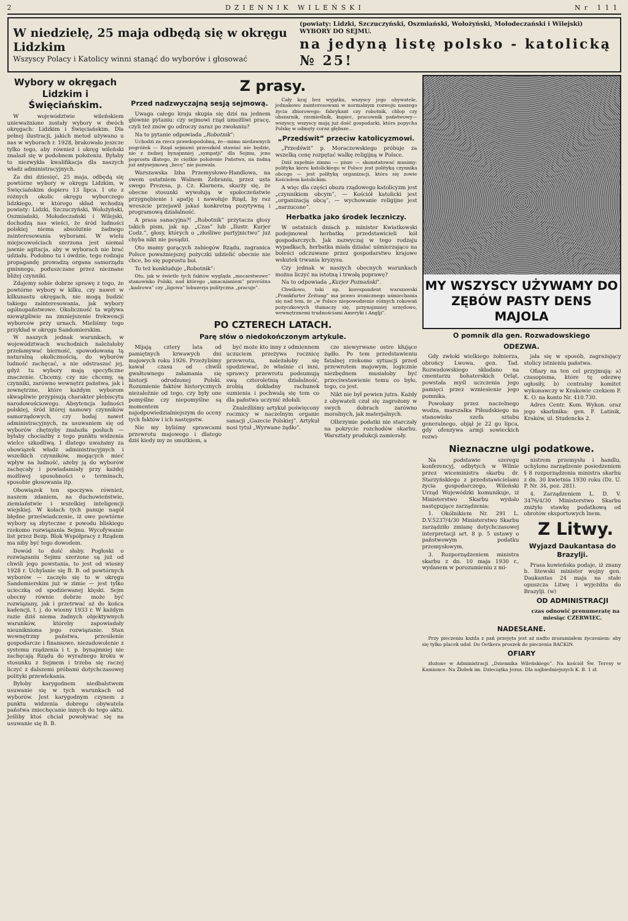2 DZIENNIK WILEŃSKI Nr 111
W niedzielę, 25 maja odbędą się w okręgu Lidzkim
Wszyscy Polacy i Katolicy winni stanąć do wyborów i głosować
(powiaty: Lidzki, Szczuczyński, Oszmiański, Wołożyński, Mołodeczański i Wilejski) WYBORY DO SEJMU.
na jedyną listę polsko - katolicką № 25!
Wybory w okręgach Lidzkim i Święciańskim.
W województwie wileńskiem unieważnione zostały wybory w dwóch okręgach: Lidzkim i Święciańskim. Dla pełnej ilustracji, jakich metod używano u nas w wyborach r. 1928, brakowało jeszcze tylko tego, aby również i okręg wileński znalazł się w podobnem położeniu. Byłaby to niezwykła kwalifikacja dla naszych władz administracyjnych.
Za dni dziesięć, 25 maja, odbędą się powtórne wybory w okręgu Lidzkim, w Święciańskim dopiero 13 lipca. I oto z różnych okolic okręgu wyborczego lidzkiego, w którego skład wchodzą powiaty: Lidzki, Szczuczyński, Wołożyński, Oszmiański, Mołodeczański i Wilejski, dochodzą nas wieści, że śród ludności polskiej niema absolutnie żadnego zainteresowania wyborami. W wielu miejscowościach szerzona jest niemal jawnie agitacja, aby w wyborach nie brać udziału. Podobno tu i ówdzie, tego rodzaju propagandę prowadzą organa samorządu gminnego, poduszczane przez nieznane bliżej czynniki.
Zdajemy sobie dobrze sprawę z tego, że powtórne wybory w kilku, czy nawet w kilkunastu okręgach, nie mogą budzić takiego zainteresowania, jak wybory ogólnopaństwowe. Okoliczność ta wpływa niewątpliwie na zmniejszenie frekwencji wyborców przy urnach. Mieliśmy tego przykład w okręgu Sandomierskim.
W naszych jednak warunkach, w województwach wschodnich należałoby przełamywać bierność, spowodowaną tą naturalną okolicznością, do wyborów ludność zachęcać, a nie odstraszać jej, gdyż tu wybory mają specyficzne znaczenie. Chcemy, czy nie chcemy, są czynniki, zarówno wewnętrz państwa, jak i zewnętrzne, które każdym wyborom skwapliwie przypisują charakter plebiscytu narodowościowego. Absytencja ludności polskiej, śród której namowy czynników samorządowych, czy bodaj nawet administracyjnych, za usuwaniem się od wyborów chętnyby znalazła posłuch — byłaby chociażby z tego punktu widzenia wielce szkodliwą. I dlatego uważamy za obowiązek władz administracyjnych i wszelkich czynników, mogących mieć wpływ na ludność, ażeby ją do wyborów zachęcały i powiadamiały przy każdej możliwej sposobności o terminach, sposobie głosowania itp.
Obowiązek ten spoczywa również, naszem zdaniem, na duchowieństwie, ziemiaństwie i wszelkiej inteligencji wiejskiej. W kołach tych panuje nagół błędne przeświadczenie, iż owe powtórne wybory są zbyteczne z powodu bliskiego rzekomo rozwiązania Sejmu. Wycofywanie list przez Bezp. Blok Współpracy z Rządem ma niby być tego dowodem.
Dowód to dość słaby. Pogłoski o rozwiązaniu Sejmu szerzone są już od chwili jego powstania, to jest od wiosny 1928 r. Uchylanie się B. B. od powtórnych wyborów — zaczęło się to w okręgu Sandomierskim już w zimie — jest tylko ucieczką od spodziewanej klęski. Sejm obecny równie dobrze może być rozwiązany, jak i przetrwać aż do końca kadencji, t. j. do wiosny 1933 r. W każdym razie dziś niema żadnych objektywnych warunków, któreby zapowiadały nieunikniona jego rozwiązanie. Stan wewnętrzny państwa, przesilenie gospodarcze i finansowe, niezadowolenie z systemu rządzenia i t. p. bynajmniej nie zachęcają Rządu do wyraźnego kroku w stosunku z Sejmem i trzeba się raczej liczyć z dalszemi próbami dotychczasowej polityki przewlekania.
Byłoby karygodnem niedbalstwem usuwanie się w tych warunkach od wyborów. Jest karygodnym czynem z punktu widzenia dobrego obywatela państwa zniechęcanie innych do tego aktu. Jeśliby ktoś chciał powoływać się na usuwanie się B. B.
Z prasy.
Przed nadzwyczajną sesją sejmową.
Uwaga całego kraju skupia się dziś na jednem głównie pytaniu: czy sejmowi rząd umożliwi pracę, czyli też znów go odroczy zaraz po zwołaniu?
Na to pytanie odpowiada „Robotnik”:
Uchodzi za rzecz prawdopodobną, że—mimo niedawnych pogróżek — Rząd sejmowi przeszkód stawiać nie będzie, nie z żadnej bynajmniej „sympatji” dla Sejmu, jeno poprostu dlatego, że ciężkie położenie Państwa, na żadną już antysejmową „hecę” nie pozwala.
Warszawska Izba Przemysłowo-Handlowa, na swem ostatniem Walnem Zebraniu, przez usta swego Prezesa, p. Cz. Klarnera, skarży się, że obecne stosunki wywołują w społeczeństwie przygnębienie i apatję i nawołuje Rząd, by raz wreszcie przejawił jakaś konkretną pozytywną i programową działalność.
A prasa sanacyjna?! „Robotnik” przytacza głosy takich pism, jak np. „Czas” lub „Ilustr. Kurjer Codz.”, głosy, których o „złośliwe partyjnictwo” już chyba nikt nie posądzi.
Oto mamy gorących zabiegów Rządu, zagranica Polsce poważniejszej pożyczki udzielić obecnie nie chce, bo się poprostu boi.
To też konkluduje „Robotnik”:
Oto, jak w świetle tych faktów wygląda „mocarstwowe” stanowisko Polski, nad którego „umacnianiem” przeróżna „kadrowa” czy „ligowa” łobuzerja polityczna „pracuje”.
Cały kraj bez wyjątku, wszyscy jego obywatele, jednakowo zainteresowani w normalnym rozwoju naszego życia zbiorowego: fabrykant czy robotnik, chłop czy obszarnik, rzemieślnik, kupiec, pracownik państwowy—wszyscy, wszyscy mają już dość gospodarki, która popycha Polskę w odmęty coraz głębsze...
„Przedświt” przeciw katolicyzmowi.
„Przedświt” p. Moraczewskiego próbuje za wszelką cenę rozpętać walkę religijną w Polsce.
Dziś zupełnie zimno — pisze — skonstatować musimy: polityka kieru katolickiego w Polsce jest polityką czynnika obcego — jest polityką organizacji, która się zowie Kościołem katolickim.
A więc dla części obozu rządowego katolicyzm jest „czynnikiem obcym”, — Kościół katolicki jest „organizacją obcą”, — wychowanie religijne jest „narzucone”.
Herbatka jako środek leczniczy.
W ostatnich dniach p. minister Kwiatkowski podejmował herbatką przedstawicieli kół gospodarczych. Jak zazwyczaj w tego rodzaju wypadkach, herbatka miała działać uśmierzająco na boleści odczuwane przez gospodarstwo krajowe wskutek trwania kryzysu.
Czy jednak w naszych obecnych warunkach można liczyć na istotną i trwałą poprawę?
Na to odpowiada „Kurjer Poznański”.
Chwilowo, taki np. korespondent warszawski „Frankfurter Zeitung” ma prawo ironicznego uśmiechania się nad tem, że „w Polsce niepowodzenie różnych rokowań pożyczkowych tłumaczy się, przynajmniej urzędowo, wewnętrznemi trudnościami Ameryki i Anglji”.
PO CZTERECH LATACH.
Parę słów o niedokończonym artykule.
Mijają cztery lata od pamiętnych krwawych dni majowych roku 1926. Przeżyliśmy kawał czasu od chwili gwałtownego załamania się historji odrodzonej Polski. Rozumienie faktów historycznych niezależnie od tego, czy były one pomyślne czy niepomyślne są momentem najodpowiedzialniejszym do oceny tych faktów i ich następstw.
Nie my byliśmy sprawcami przewrotu majowego i dlatego dziś kiedy my ze smutkiem, a
być może kto inny z odmiennem uczuciem przeżywa rocznicę przewrotu, należałoby się spodziewać, że właśnie ci inni, sprawcy przewrotu podsumują swą czteroletnią działalność, zrobią dokładny rachunek sumienia i pochwalą się tem co dla państwa uczynić zdołali.
Znaleźliśmy artykuł poświęcony rocznicy w naczelnym organie sanacji „Gazecie Polskiej”. Artykuł nosi tytuł „Wyrwane żądło”.
cze niewyrwane ostre kłujące żądło. Po tem przedstawieniu fatalnej rzekomo sytuacji przed przewrotem majowym, logicznie niezbędnem musiałoby być przeciwstawienie temu co było, tego, co jest.
Nikt nie był pewien jutra. Każdy z obywateli czuł się zagrożony w swych dobrach zarówno moralnych, jak materjalnych.
Olbrzymie podatki nie starczały na pokrycie rozchodów skarbu. Warsztaty produkcji zamierały.
MY WSZYSCY UŻYWAMY DO ZĘBÓW PASTY DENS MAJOLA
O pomnik dla gen. Rozwadowskiego
ODEZWA.
Gdy zwłoki wielkiego żołnierza, obrońcy Lwowa, gen. Tad. Rozwadowskiego składano na cmentarzu bohaterskich Orląt, powstała myśl uczczenia jego pamięci przez wzniesienie jego pomnika.
Powołany przez naczelnego wodza, marszałka Piłsudskiego na stanowisko szefa sztabu generalnego, objął je 22 go lipca, gdy ofenzywa armji sowieckich rozwi-
jała się w sposób, zagrażający stolicy istnieniu państwa.
Ofiary na ten cel przyjmują: a) czasopisma, które tę odezwę ogłosiły, b) centralny komitet wykonawczy w Krakowie czekiem P. K. O. na konto Nr. 410.730.
Adres Centr. Kom. Wykon. oraz jego skarbnika: gen. F. Latinik, Kraków, ul. Studencka 2.
Nieznaczne ulgi podatkowe.
Na podstawie szeregu konferencyj, odbytych w Wilnie przez wiceministra skarbu dr. Starzyńskiego z przedstawicielami życia gospodarczego, Wileński Urząd Wojewódzki komunikuje, iż Ministerstwo Skarbu wydało następujące zarządzenia:
1. Okólnikiem Nr. 291 L. D.V.5237/4/30 Ministerstwo Skarbu zarządziło zmianę dotychczasowej interpretacji art. 8 p. 5 ustawy o państwowym podatku przemysłowym.
3. Rozporządzeniem ministra skarbu z dn. 10 maja 1930 r., wydanem w porozumieniu z mi-
nistrem przemysłu i handlu, uchylono zarządzenie posiedzeniem § 8 rozporządzenia ministra skarbu z dn. 30 kwietnia 1930 roku (Dz. U. P. Nr. 34, poz. 281).
4. Zarządzeniem L. D. V. 3476/4/30 Ministerstwo Skarbu zniżyło stawkę podatkową od obrotów eksportowych lnem.
Z Litwy.
Wyjazd Daukantasa do Brazylji.
Prasa kowieńska podaje, iż znany b. litewski minister wojny gen. Daukantas 24 maja na stałe opuszcza Litwę i wyjeżdża do Brazylji. (w)
OD ADMINISTRACJI
czas odnowić prenumeratę na miesiąc CZERWIEC.
NADESŁANE.
Przy pieczeniu każda z pań przejęta jest aż nadto zrozumiałem życzeniem: aby się tylko placek udał. Do Oetkera proszek do pieczenia BACKIN.
OFIARY
złożone w Administracji „Dziennika Wileńskiego”. Na kościół Św. Teresy w Kamionce. Na Żłobek im. Dzieciątka Jezus. Dla najbiedniejszych K. B. 1 zł.